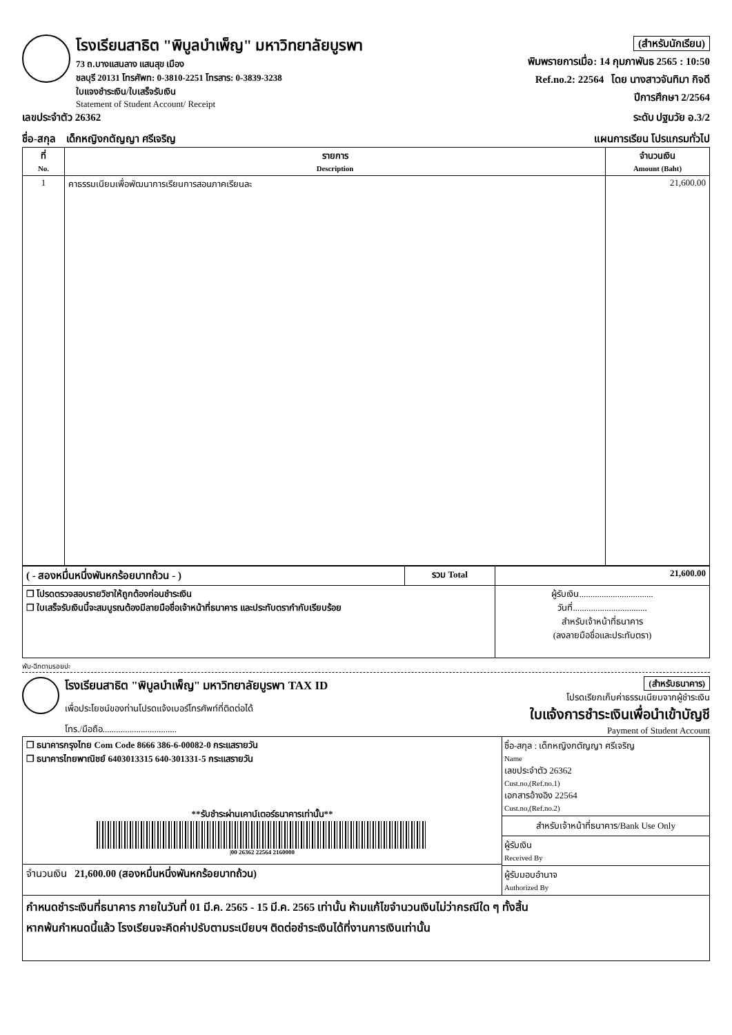โรงเรียนสาธิต "พิบูลบำเพ็ญ" มหาวิทยาลัยบูรพา
73 ถ.บางแสนลาง แสนสุข เมือง
ชลบุรี 20131 โทรศัพท: 0-3810-2251 โทรสาร: 0-3839-3238
ใบแจงชำระเงิน/ใบเสร็จรับเงิน
Statement of Student Account/ Receipt
(สำหรับนักเรียน)
พิมพรายการเมื่อ: 14 กุมภาพันธ 2565 : 10:50
Ref.no.2: 22564 โดย นางสาวจันทิมา กิจดี
ปีการศึกษา 2/2564
เลขประจำตัว 26362 ระดับ ปฐมวัย อ.3/2
ชื่อ-สกุล เด็กหญิงกตัญญา ศรีเจริญ แผนการเรียน โปรแกรมทั่วไป
| ที่ No. | รายการ Description | จำนวนเงิน Amount (Baht) |
| --- | --- | --- |
| 1 | คาธรรมเนียมเพื่อพัฒนาการเรียนการสอนภาคเรียนละ | 21,600.00 |
| ( - สองหมื่นหนึ่งพันหกร้อยบาทถ้วน - ) | รวม Total | 21,600.00 |
| ❒ โปรดตรวจสอบรายวิชาให้ถูกต้องก่อนชำระเงิน ❒ ใบเสร็จรับเงินนี้จะสมบูรณต้องมีลายมือชื่อเจ้าหน้าที่ธนาคาร และประทับตรากำกับเรียบร้อย | | ผู้รับเงิน................................. วันที่................................. สำหรับเจ้าหน้าที่ธนาคาร (ลงลายมือชื่อและประทับตรา) |
พับ-ฉีกตามรอยปะ
โรงเรียนสาธิต "พิบูลบำเพ็ญ" มหาวิทยาลัยบูรพา TAX ID
เพื่อประโยชน์ของท่านโปรดแจ้งเบอร์โทรศัพท์ที่ติดต่อได้
โทร./มือถือ.................................
(สำหรับธนาคาร)
โปรดเรียกเก็บค่าธรรมเนียมจากผู้ชำระเงิน
ใบแจ้งการชำระเงินเพื่อนำเข้าบัญชี
Payment of Student Account
| ❒ ธนาคารกรุงไทย Com Code 8666 386-6-00082-0 กระแสรายวัน ❒ ธนาคารไทยพาณิชย์ 6403013315 640-301331-5 กระแสรายวัน **รับชำระผ่านเคาน์เตอร์ธนาคารเท่านั้น** /00 26362 22564 2160000 | ชื่อ-สกุล : เด็กหญิงกตัญญา ศรีเจริญ Name เลขประจำตัว 26362 Cust.no,(Ref.no.1) เอกสารอ้างอิง 22564 Cust.no,(Ref.no.2) สำหรับเจ้าหน้าที่ธนาคาร/Bank Use Only ผู้รับเงิน Received By ผู้รับมอบอำนาจ Authorized By |
| จำนวนเงิน 21,600.00 (สองหมื่นหนึ่งพันหกร้อยบาทถ้วน) | |
| กำหนดชำระเงินที่ธนาคาร ภายในวันที่ 01 มี.ค. 2565 - 15 มี.ค. 2565 เท่านั้น ห้ามแก้ไขจำนวนเงินไม่ว่ากรณีใด ๆ ทั้งสิ้น หากพ้นกำหนดนี้แล้ว โรงเรียนจะคิดค่าปรับตามระเบียบฯ ติดต่อชำระเงินได้ที่งานการเงินเท่านั้น | |